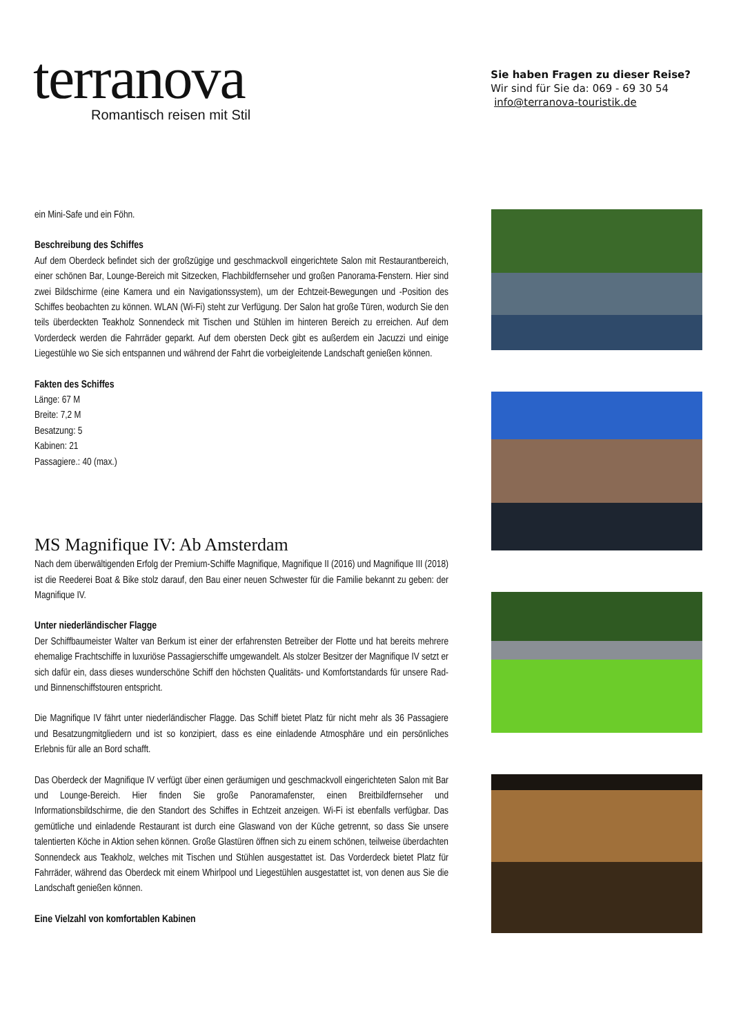terranova
Romantisch reisen mit Stil
Sie haben Fragen zu dieser Reise?
Wir sind für Sie da: 069 - 69 30 54
info@terranova-touristik.de
ein Mini-Safe und ein Föhn.
Beschreibung des Schiffes
Auf dem Oberdeck befindet sich der großzügige und geschmackvoll eingerichtete Salon mit Restaurantbereich, einer schönen Bar, Lounge-Bereich mit Sitzecken, Flachbildfernseher und großen Panorama-Fenstern. Hier sind zwei Bildschirme (eine Kamera und ein Navigationssystem), um der Echtzeit-Bewegungen und -Position des Schiffes beobachten zu können. WLAN (Wi-Fi) steht zur Verfügung. Der Salon hat große Türen, wodurch Sie den teils überdeckten Teakholz Sonnendeck mit Tischen und Stühlen im hinteren Bereich zu erreichen. Auf dem Vorderdeck werden die Fahrräder geparkt. Auf dem obersten Deck gibt es außerdem ein Jacuzzi und einige Liegestühle wo Sie sich entspannen und während der Fahrt die vorbeigleitende Landschaft genießen können.
Fakten des Schiffes
Länge: 67 M
Breite: 7,2 M
Besatzung: 5
Kabinen: 21
Passagiere.: 40 (max.)
MS Magnifique IV: Ab Amsterdam
Nach dem überwältigenden Erfolg der Premium-Schiffe Magnifique, Magnifique II (2016) und Magnifique III (2018) ist die Reederei Boat & Bike stolz darauf, den Bau einer neuen Schwester für die Familie bekannt zu geben: der Magnifique IV.
Unter niederländischer Flagge
Der Schiffbaumeister Walter van Berkum ist einer der erfahrensten Betreiber der Flotte und hat bereits mehrere ehemalige Frachtschiffe in luxuriöse Passagierschiffe umgewandelt. Als stolzer Besitzer der Magnifique IV setzt er sich dafür ein, dass dieses wunderschöne Schiff den höchsten Qualitäts- und Komfortstandards für unsere Rad- und Binnenschiffstouren entspricht.
Die Magnifique IV fährt unter niederländischer Flagge. Das Schiff bietet Platz für nicht mehr als 36 Passagiere und Besatzungmitgliedern und ist so konzipiert, dass es eine einladende Atmosphäre und ein persönliches Erlebnis für alle an Bord schafft.
Das Oberdeck der Magnifique IV verfügt über einen geräumigen und geschmackvoll eingerichteten Salon mit Bar und Lounge-Bereich. Hier finden Sie große Panoramafenster, einen Breitbildfernseher und Informationsbildschirme, die den Standort des Schiffes in Echtzeit anzeigen. Wi-Fi ist ebenfalls verfügbar. Das gemütliche und einladende Restaurant ist durch eine Glaswand von der Küche getrennt, so dass Sie unsere talentierten Köche in Aktion sehen können. Große Glastüren öffnen sich zu einem schönen, teilweise überdachten Sonnendeck aus Teakholz, welches mit Tischen und Stühlen ausgestattet ist. Das Vorderdeck bietet Platz für Fahrräder, während das Oberdeck mit einem Whirlpool und Liegestühlen ausgestattet ist, von denen aus Sie die Landschaft genießen können.
Eine Vielzahl von komfortablen Kabinen